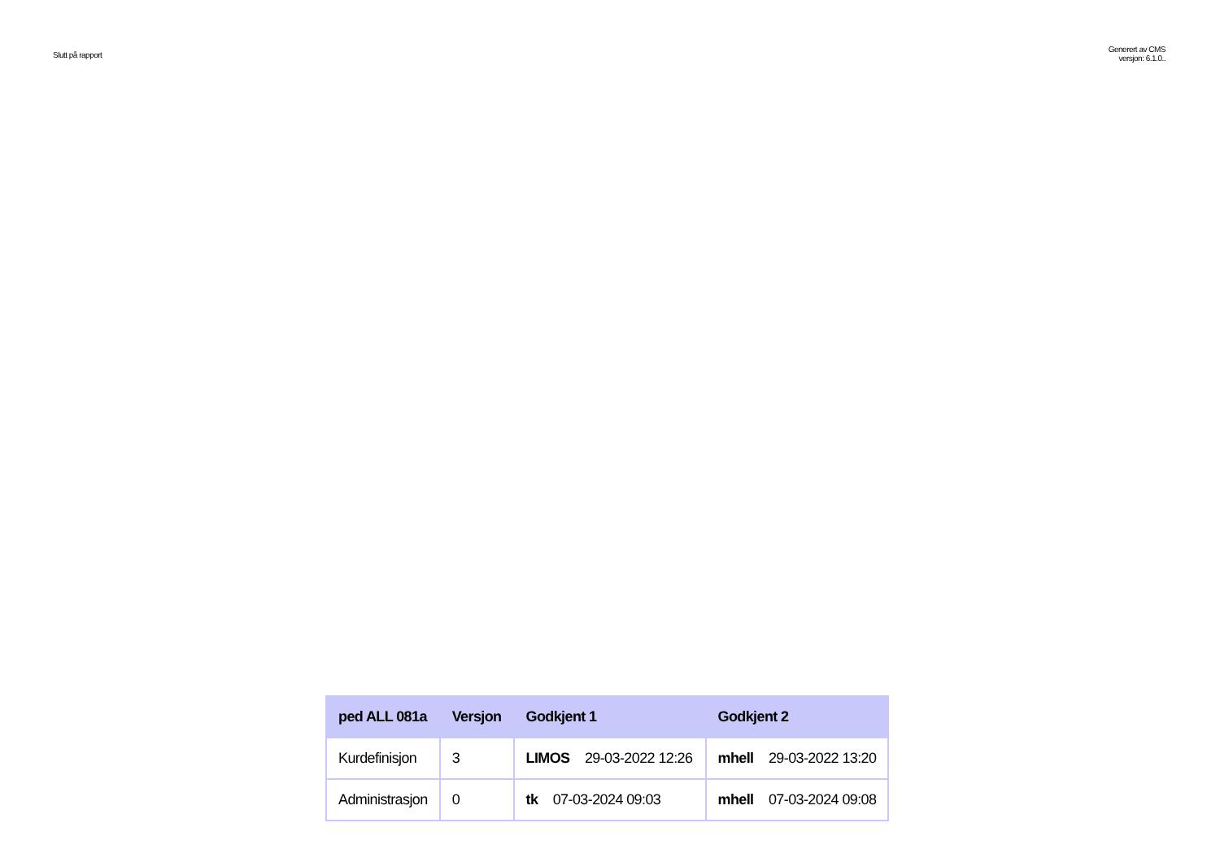Slutt på rapport
Generert av CMS
versjon: 6.1.0..
| ped ALL 081a | Versjon | Godkjent 1 | Godkjent 2 |
| --- | --- | --- | --- |
| Kurdefinisjon | 3 | LIMOS 29-03-2022 12:26 | mhell 29-03-2022 13:20 |
| Administrasjon | 0 | tk 07-03-2024 09:03 | mhell 07-03-2024 09:08 |